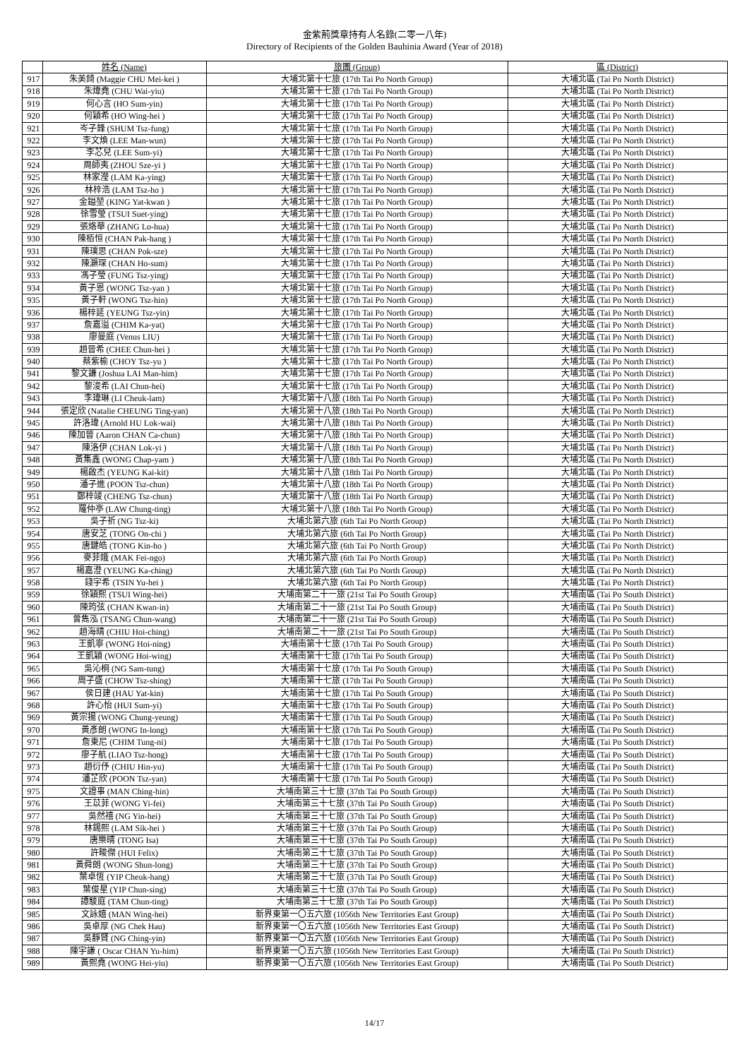金紫荊獎章持有人名錄(二零一八年)
Directory of Recipients of the Golden Bauhinia Award (Year of 2018)
| | 姓名 (Name) | 旅團 (Group) | 區 (District) |
| --- | --- | --- | --- |
| 917 | 朱美錡 (Maggie CHU Mei-kei ) | 大埔北第十七旅 (17th Tai Po North Group) | 大埔北區 (Tai Po North District) |
| 918 | 朱煒堯 (CHU Wai-yiu) | 大埔北第十七旅 (17th Tai Po North Group) | 大埔北區 (Tai Po North District) |
| 919 | 何心言 (HO Sum-yin) | 大埔北第十七旅 (17th Tai Po North Group) | 大埔北區 (Tai Po North District) |
| 920 | 何穎希 (HO Wing-hei ) | 大埔北第十七旅 (17th Tai Po North Group) | 大埔北區 (Tai Po North District) |
| 921 | 岑子鋒 (SHUM Tsz-fung) | 大埔北第十七旅 (17th Tai Po North Group) | 大埔北區 (Tai Po North District) |
| 922 | 李文煥 (LEE Man-wun) | 大埔北第十七旅 (17th Tai Po North Group) | 大埔北區 (Tai Po North District) |
| 923 | 李芯兒 (LEE Sum-yi) | 大埔北第十七旅 (17th Tai Po North Group) | 大埔北區 (Tai Po North District) |
| 924 | 周師夷 (ZHOU Sze-yi ) | 大埔北第十七旅 (17th Tai Po North Group) | 大埔北區 (Tai Po North District) |
| 925 | 林家瀅 (LAM Ka-ying) | 大埔北第十七旅 (17th Tai Po North Group) | 大埔北區 (Tai Po North District) |
| 926 | 林梓浩 (LAM Tsz-ho ) | 大埔北第十七旅 (17th Tai Po North Group) | 大埔北區 (Tai Po North District) |
| 927 | 金鎰堃 (KING Yat-kwan ) | 大埔北第十七旅 (17th Tai Po North Group) | 大埔北區 (Tai Po North District) |
| 928 | 徐雪瑩 (TSUI Suet-ying) | 大埔北第十七旅 (17th Tai Po North Group) | 大埔北區 (Tai Po North District) |
| 929 | 張烙華 (ZHANG Lo-hua) | 大埔北第十七旅 (17th Tai Po North Group) | 大埔北區 (Tai Po North District) |
| 930 | 陳栢恒 (CHAN Pak-hang ) | 大埔北第十七旅 (17th Tai Po North Group) | 大埔北區 (Tai Po North District) |
| 931 | 陳璞思 (CHAN Pok-sze) | 大埔北第十七旅 (17th Tai Po North Group) | 大埔北區 (Tai Po North District) |
| 932 | 陳灝琛 (CHAN Ho-sum) | 大埔北第十七旅 (17th Tai Po North Group) | 大埔北區 (Tai Po North District) |
| 933 | 馮子瑩 (FUNG Tsz-ying) | 大埔北第十七旅 (17th Tai Po North Group) | 大埔北區 (Tai Po North District) |
| 934 | 黃子恩 (WONG Tsz-yan ) | 大埔北第十七旅 (17th Tai Po North Group) | 大埔北區 (Tai Po North District) |
| 935 | 黃子軒 (WONG Tsz-hin) | 大埔北第十七旅 (17th Tai Po North Group) | 大埔北區 (Tai Po North District) |
| 936 | 楊梓延 (YEUNG Tsz-yin) | 大埔北第十七旅 (17th Tai Po North Group) | 大埔北區 (Tai Po North District) |
| 937 | 詹嘉溢 (CHIM Ka-yat) | 大埔北第十七旅 (17th Tai Po North Group) | 大埔北區 (Tai Po North District) |
| 938 | 廖曼庭 (Venus LIU) | 大埔北第十七旅 (17th Tai Po North Group) | 大埔北區 (Tai Po North District) |
| 939 | 趙晉希 (CHEE Chun-hei ) | 大埔北第十七旅 (17th Tai Po North Group) | 大埔北區 (Tai Po North District) |
| 940 | 蔡紫榆 (CHOY Tsz-yu ) | 大埔北第十七旅 (17th Tai Po North Group) | 大埔北區 (Tai Po North District) |
| 941 | 黎文謙 (Joshua LAI Man-him) | 大埔北第十七旅 (17th Tai Po North Group) | 大埔北區 (Tai Po North District) |
| 942 | 黎浚希 (LAI Chun-hei) | 大埔北第十七旅 (17th Tai Po North Group) | 大埔北區 (Tai Po North District) |
| 943 | 李瑋琳 (LI Cheuk-lam) | 大埔北第十八旅 (18th Tai Po North Group) | 大埔北區 (Tai Po North District) |
| 944 | 張定欣 (Natalie CHEUNG Ting-yan) | 大埔北第十八旅 (18th Tai Po North Group) | 大埔北區 (Tai Po North District) |
| 945 | 許洛瑋 (Arnold HU Lok-wai) | 大埔北第十八旅 (18th Tai Po North Group) | 大埔北區 (Tai Po North District) |
| 946 | 陳加晉 (Aaron CHAN Ca-chun) | 大埔北第十八旅 (18th Tai Po North Group) | 大埔北區 (Tai Po North District) |
| 947 | 陳洛伊 (CHAN Lok-yi ) | 大埔北第十八旅 (18th Tai Po North Group) | 大埔北區 (Tai Po North District) |
| 948 | 黃集鑫 (WONG Chap-yam ) | 大埔北第十八旅 (18th Tai Po North Group) | 大埔北區 (Tai Po North District) |
| 949 | 楊啟杰 (YEUNG Kai-kit) | 大埔北第十八旅 (18th Tai Po North Group) | 大埔北區 (Tai Po North District) |
| 950 | 潘子進 (POON Tsz-chun) | 大埔北第十八旅 (18th Tai Po North Group) | 大埔北區 (Tai Po North District) |
| 951 | 鄭梓竣 (CHENG Tsz-chun) | 大埔北第十八旅 (18th Tai Po North Group) | 大埔北區 (Tai Po North District) |
| 952 | 羅仲亭 (LAW Chung-ting) | 大埔北第十八旅 (18th Tai Po North Group) | 大埔北區 (Tai Po North District) |
| 953 | 吳子祈 (NG Tsz-ki) | 大埔北第六旅 (6th Tai Po North Group) | 大埔北區 (Tai Po North District) |
| 954 | 唐安芝 (TONG On-chi ) | 大埔北第六旅 (6th Tai Po North Group) | 大埔北區 (Tai Po North District) |
| 955 | 唐鍵皓 (TONG Kin-ho ) | 大埔北第六旅 (6th Tai Po North Group) | 大埔北區 (Tai Po North District) |
| 956 | 麥菲娥 (MAK Fei-ngo) | 大埔北第六旅 (6th Tai Po North Group) | 大埔北區 (Tai Po North District) |
| 957 | 楊嘉澄 (YEUNG Ka-ching) | 大埔北第六旅 (6th Tai Po North Group) | 大埔北區 (Tai Po North District) |
| 958 | 錢宇希 (TSIN Yu-hei ) | 大埔北第六旅 (6th Tai Po North Group) | 大埔北區 (Tai Po North District) |
| 959 | 徐穎熙 (TSUI Wing-hei) | 大埔南第二十一旅 (21st Tai Po South Group) | 大埔南區 (Tai Po South District) |
| 960 | 陳筠弦 (CHAN Kwan-in) | 大埔南第二十一旅 (21st Tai Po South Group) | 大埔南區 (Tai Po South District) |
| 961 | 曾雋泓 (TSANG Chun-wang) | 大埔南第二十一旅 (21st Tai Po South Group) | 大埔南區 (Tai Po South District) |
| 962 | 趙海晴 (CHIU Hoi-ching) | 大埔南第二十一旅 (21st Tai Po South Group) | 大埔南區 (Tai Po South District) |
| 963 | 王凱寧 (WONG Hoi-ning) | 大埔南第十七旅 (17th Tai Po South Group) | 大埔南區 (Tai Po South District) |
| 964 | 王凱穎 (WONG Hoi-wing) | 大埔南第十七旅 (17th Tai Po South Group) | 大埔南區 (Tai Po South District) |
| 965 | 吳沁桐 (NG Sam-tung) | 大埔南第十七旅 (17th Tai Po South Group) | 大埔南區 (Tai Po South District) |
| 966 | 周子盛 (CHOW Tsz-shing) | 大埔南第十七旅 (17th Tai Po South Group) | 大埔南區 (Tai Po South District) |
| 967 | 侯日建 (HAU Yat-kin) | 大埔南第十七旅 (17th Tai Po South Group) | 大埔南區 (Tai Po South District) |
| 968 | 許心怡 (HUI Sum-yi) | 大埔南第十七旅 (17th Tai Po South Group) | 大埔南區 (Tai Po South District) |
| 969 | 黃宗揚 (WONG Chung-yeung) | 大埔南第十七旅 (17th Tai Po South Group) | 大埔南區 (Tai Po South District) |
| 970 | 黃彥朗 (WONG In-long) | 大埔南第十七旅 (17th Tai Po South Group) | 大埔南區 (Tai Po South District) |
| 971 | 詹東尼 (CHIM Tung-ni) | 大埔南第十七旅 (17th Tai Po South Group) | 大埔南區 (Tai Po South District) |
| 972 | 廖子航 (LIAO Tsz-hong) | 大埔南第十七旅 (17th Tai Po South Group) | 大埔南區 (Tai Po South District) |
| 973 | 趙衍伃 (CHIU Hin-yu) | 大埔南第十七旅 (17th Tai Po South Group) | 大埔南區 (Tai Po South District) |
| 974 | 潘芷欣 (POON Tsz-yan) | 大埔南第十七旅 (17th Tai Po South Group) | 大埔南區 (Tai Po South District) |
| 975 | 文證事 (MAN Ching-hin) | 大埔南第三十七旅 (37th Tai Po South Group) | 大埔南區 (Tai Po South District) |
| 976 | 王苡菲 (WONG Yi-fei) | 大埔南第三十七旅 (37th Tai Po South Group) | 大埔南區 (Tai Po South District) |
| 977 | 吳然禧 (NG Yin-hei) | 大埔南第三十七旅 (37th Tai Po South Group) | 大埔南區 (Tai Po South District) |
| 978 | 林錫熙 (LAM Sik-hei ) | 大埔南第三十七旅 (37th Tai Po South Group) | 大埔南區 (Tai Po South District) |
| 979 | 唐樂晴 (TONG Isa) | 大埔南第三十七旅 (37th Tai Po South Group) | 大埔南區 (Tai Po South District) |
| 980 | 許畯傑 (HUI Felix) | 大埔南第三十七旅 (37th Tai Po South Group) | 大埔南區 (Tai Po South District) |
| 981 | 黃舜朗 (WONG Shun-long) | 大埔南第三十七旅 (37th Tai Po South Group) | 大埔南區 (Tai Po South District) |
| 982 | 葉卓恆 (YIP Cheuk-hang) | 大埔南第三十七旅 (37th Tai Po South Group) | 大埔南區 (Tai Po South District) |
| 983 | 葉俊星 (YIP Chun-sing) | 大埔南第三十七旅 (37th Tai Po South Group) | 大埔南區 (Tai Po South District) |
| 984 | 譚駿庭 (TAM Chun-ting) | 大埔南第三十七旅 (37th Tai Po South Group) | 大埔南區 (Tai Po South District) |
| 985 | 文詠嬉 (MAN Wing-hei) | 新界東第一〇五六旅 (1056th New Territories East Group) | 大埔南區 (Tai Po South District) |
| 986 | 吳卓厚 (NG Chek Hau) | 新界東第一〇五六旅 (1056th New Territories East Group) | 大埔南區 (Tai Po South District) |
| 987 | 吳靜賢 (NG Ching-yin) | 新界東第一〇五六旅 (1056th New Territories East Group) | 大埔南區 (Tai Po South District) |
| 988 | 陳宇謙 ( Oscar CHAN Yu-him) | 新界東第一〇五六旅 (1056th New Territories East Group) | 大埔南區 (Tai Po South District) |
| 989 | 黃熙堯 (WONG Hei-yiu) | 新界東第一〇五六旅 (1056th New Territories East Group) | 大埔南區 (Tai Po South District) |
14/17